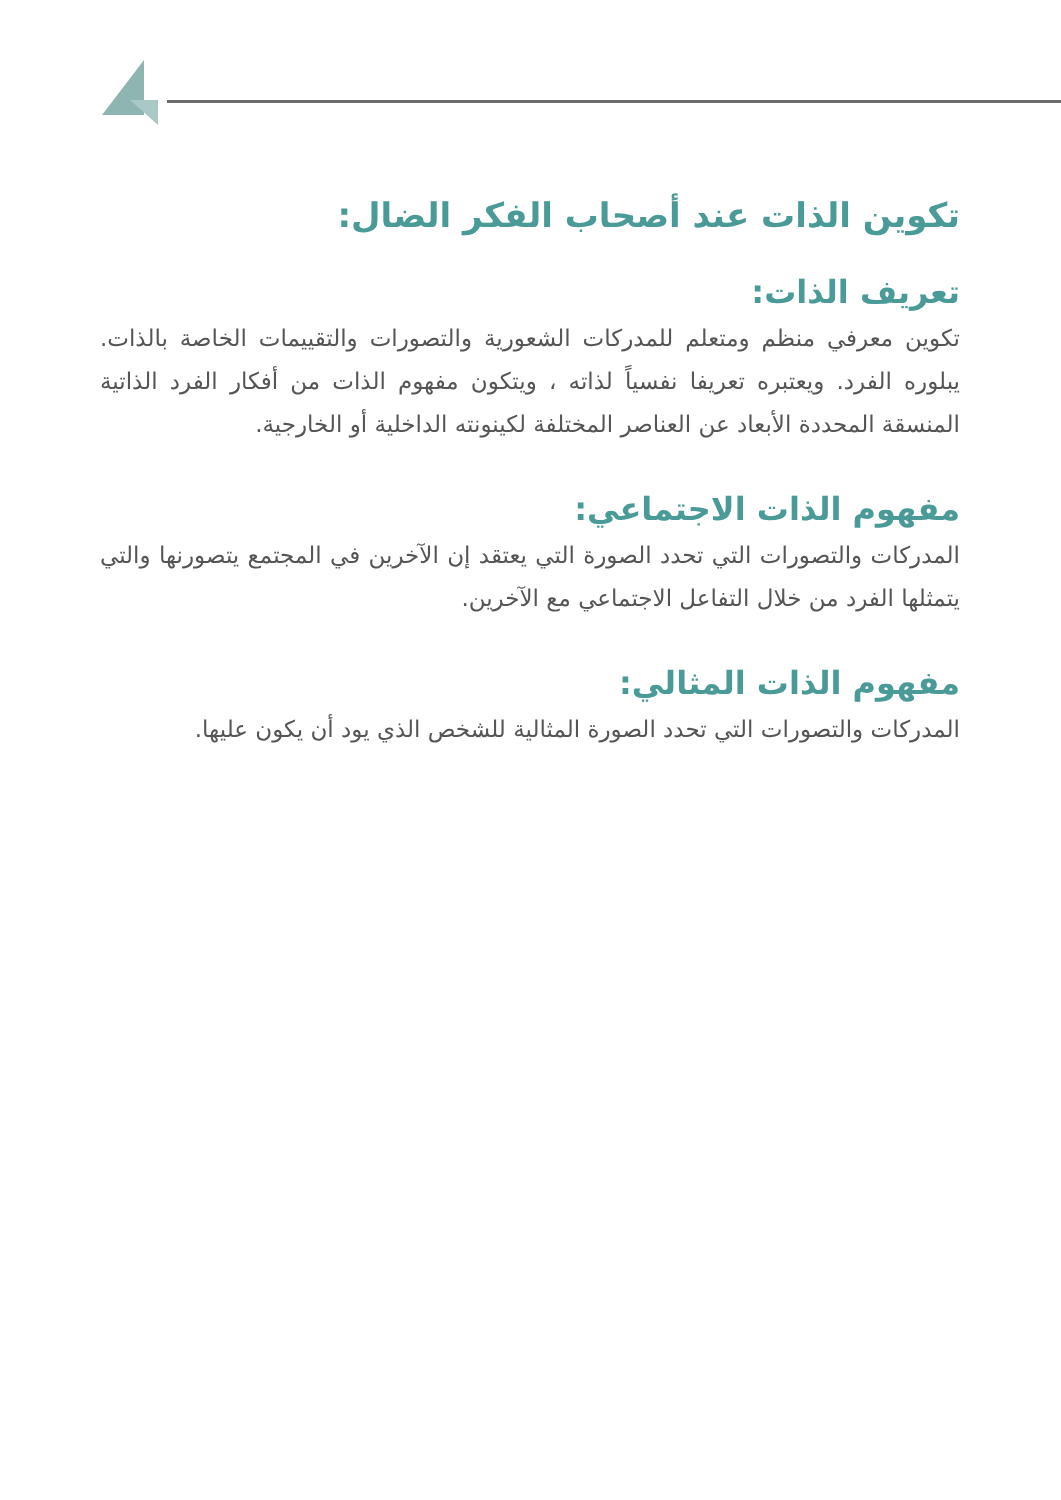تكوين الذات عند أصحاب الفكر الضال:
تعريف الذات:
تكوين معرفي منظم ومتعلم للمدركات الشعورية والتصورات والتقييمات الخاصة بالذات. يبلوره الفرد. ويعتبره تعريفا نفسياً لذاته ، ويتكون مفهوم الذات من أفكار الفرد الذاتية المنسقة المحددة الأبعاد عن العناصر المختلفة لكينونته الداخلية أو الخارجية.
مفهوم الذات الاجتماعي:
المدركات والتصورات التي تحدد الصورة التي يعتقد إن الآخرين في المجتمع يتصورنها والتي يتمثلها الفرد من خلال التفاعل الاجتماعي مع الآخرين.
مفهوم الذات المثالي:
المدركات والتصورات التي تحدد الصورة المثالية للشخص الذي يود أن يكون عليها.